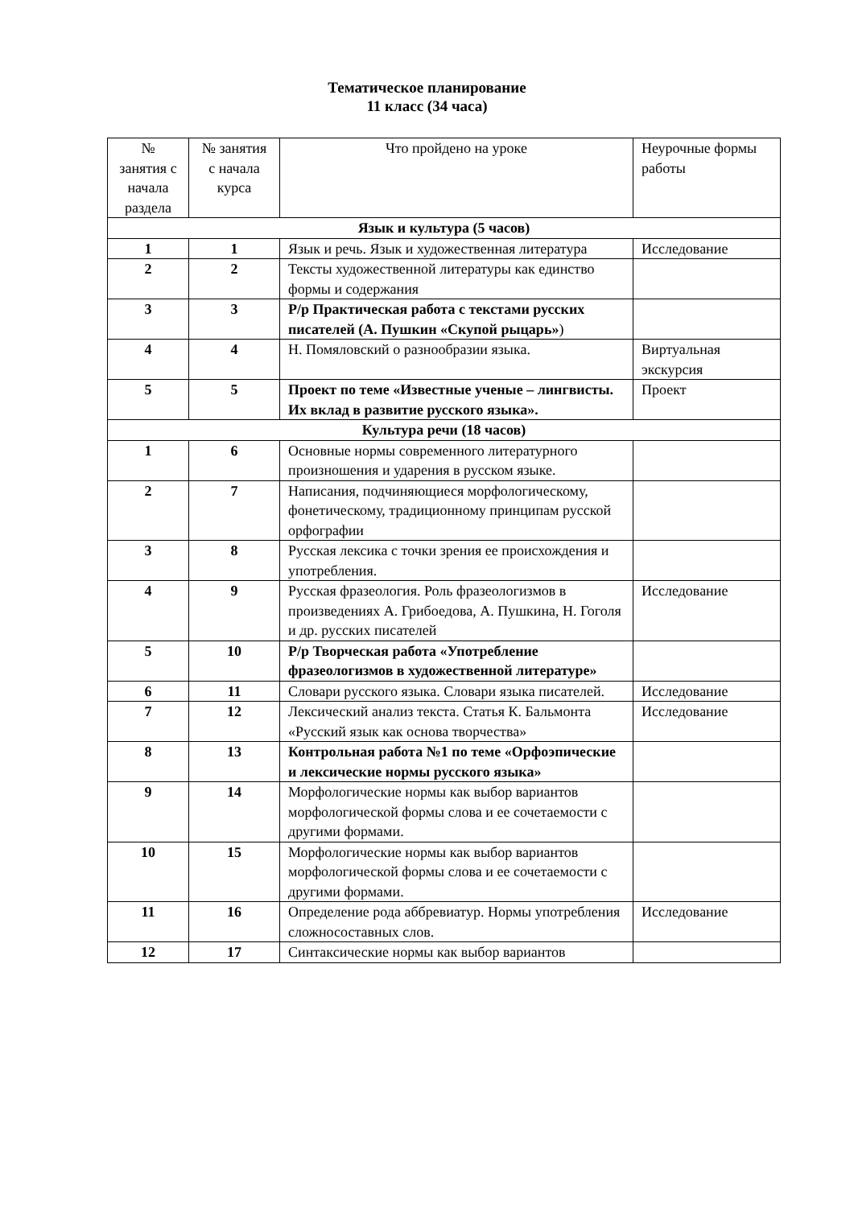Тематическое планирование
11 класс (34 часа)
| № занятия с начала раздела | № занятия с начала курса | Что пройдено на уроке | Неурочные формы работы |
| --- | --- | --- | --- |
| Язык и культура (5 часов) | | | |
| 1 | 1 | Язык и речь. Язык и художественная литература | Исследование |
| 2 | 2 | Тексты художественной литературы как единство формы и содержания | |
| 3 | 3 | Р/р Практическая работа с текстами русских писателей (А. Пушкин «Скупой рыцарь» ) | |
| 4 | 4 | Н. Помяловский о разнообразии языка. | Виртуальная экскурсия |
| 5 | 5 | Проект по теме «Известные ученые – лингвисты. Их вклад в развитие русского языка». | Проект |
| Культура речи (18 часов) | | | |
| 1 | 6 | Основные нормы современного литературного произношения и ударения в русском языке. | |
| 2 | 7 | Написания, подчиняющиеся морфологическому, фонетическому, традиционному принципам русской орфографии | |
| 3 | 8 | Русская лексика с точки зрения ее происхождения и употребления. | |
| 4 | 9 | Русская фразеология. Роль фразеологизмов в произведениях А. Грибоедова, А. Пушкина, Н. Гоголя и др. русских писателей | Исследование |
| 5 | 10 | Р/р Творческая работа «Употребление фразеологизмов в художественной литературе» | |
| 6 | 11 | Словари русского языка. Словари языка писателей. | Исследование |
| 7 | 12 | Лексический анализ текста. Статья К. Бальмонта «Русский язык как основа творчества» | Исследование |
| 8 | 13 | Контрольная работа №1 по теме «Орфоэпические и лексические нормы русского языка» | |
| 9 | 14 | Морфологические нормы как выбор вариантов морфологической формы слова и ее сочетаемости с другими формами. | |
| 10 | 15 | Морфологические нормы как выбор вариантов морфологической формы слова и ее сочетаемости с другими формами. | |
| 11 | 16 | Определение рода аббревиатур. Нормы употребления сложносоставных слов. | Исследование |
| 12 | 17 | Синтаксические нормы как выбор вариантов | |